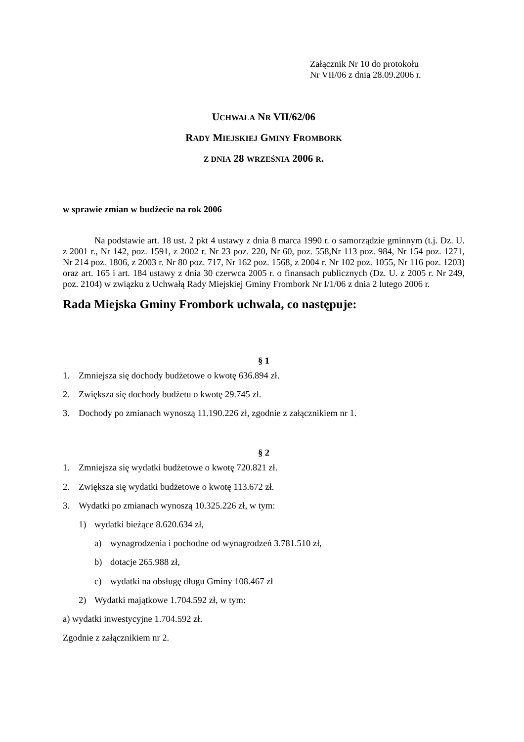Załącznik Nr 10 do protokołu
Nr VII/06 z dnia 28.09.2006 r.
UCHWAŁA NR VII/62/06
RADY MIEJSKIEJ GMINY FROMBORK
Z DNIA 28 WRZEŚNIA 2006 R.
w sprawie zmian w budżecie na rok 2006
Na podstawie art. 18 ust. 2 pkt 4 ustawy z dnia 8 marca 1990 r. o samorządzie gminnym (t.j. Dz. U. z 2001 r., Nr 142, poz. 1591, z 2002 r. Nr 23 poz. 220, Nr 60, poz. 558,Nr 113 poz. 984, Nr 154 poz. 1271, Nr 214 poz. 1806, z 2003 r. Nr 80 poz. 717, Nr 162 poz. 1568, z 2004 r. Nr 102 poz. 1055, Nr 116 poz. 1203) oraz art. 165 i art. 184 ustawy z dnia 30 czerwca 2005 r. o finansach publicznych (Dz. U. z 2005 r. Nr 249, poz. 2104) w związku z Uchwałą Rady Miejskiej Gminy Frombork Nr I/1/06 z dnia 2 lutego 2006 r.
Rada Miejska Gminy Frombork uchwala, co następuje:
§ 1
1. Zmniejsza się dochody budżetowe o kwotę 636.894 zł.
2. Zwiększa się dochody budżetu o kwotę 29.745 zł.
3. Dochody po zmianach wynoszą 11.190.226 zł, zgodnie z załącznikiem nr 1.
§ 2
1. Zmniejsza się wydatki budżetowe o kwotę 720.821 zł.
2. Zwiększa się wydatki budżetowe o kwotę 113.672 zł.
3. Wydatki po zmianach wynoszą 10.325.226 zł, w tym:
1) wydatki bieżące 8.620.634 zł,
a) wynagrodzenia i pochodne od wynagrodzeń 3.781.510 zł,
b) dotacje 265.988 zł,
c) wydatki na obsługę długu Gminy 108.467 zł
2) Wydatki majątkowe 1.704.592 zł, w tym:
a) wydatki inwestycyjne 1.704.592 zł.
Zgodnie z załącznikiem nr 2.